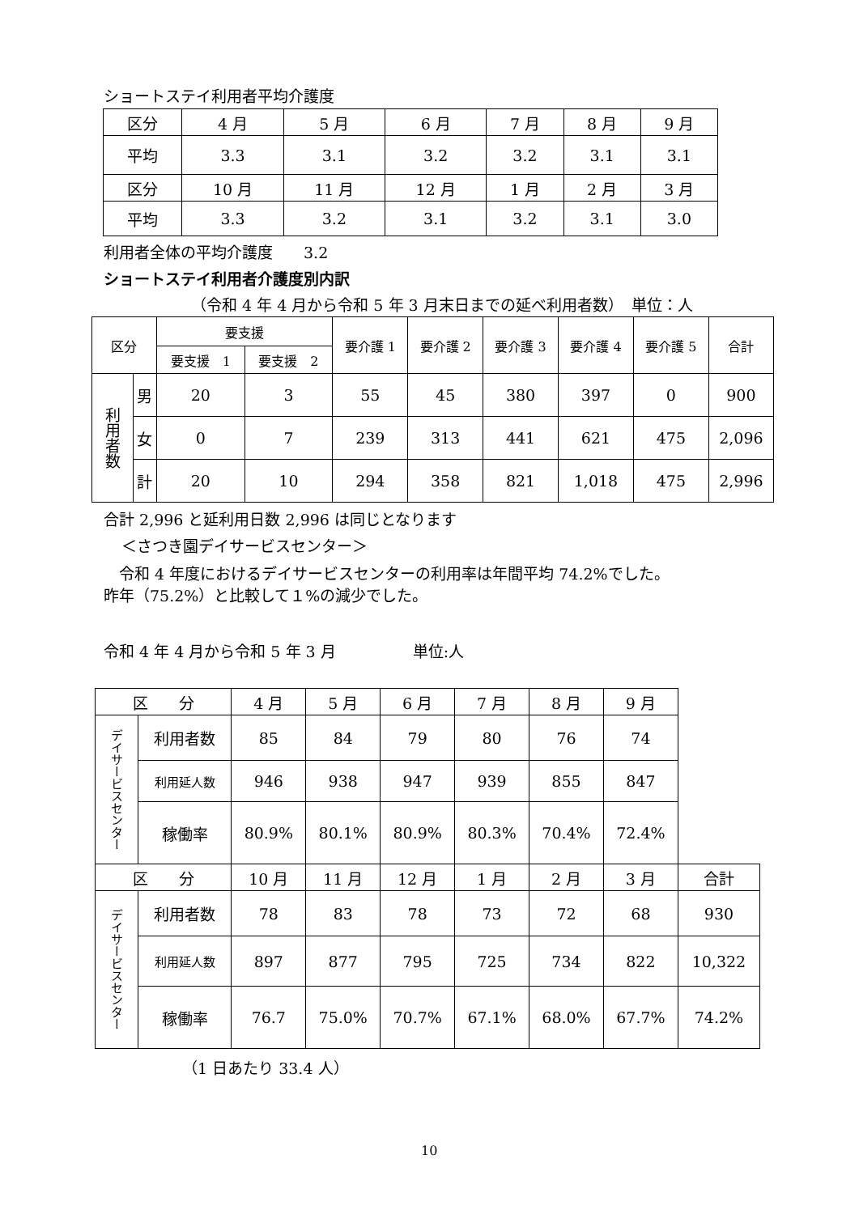ショートステイ利用者平均介護度
| 区分 | 4 月 | 5 月 | 6 月 | 7 月 | 8 月 | 9 月 |
| 平均 | 3.3 | 3.1 | 3.2 | 3.2 | 3.1 | 3.1 |
| 区分 | 10 月 | 11 月 | 12 月 | 1 月 | 2 月 | 3 月 |
| 平均 | 3.3 | 3.2 | 3.1 | 3.2 | 3.1 | 3.0 |
利用者全体の平均介護度　　3.2
ショートステイ利用者介護度別内訳
（令和 4 年 4 月から令和 5 年 3 月末日までの延べ利用者数）　単位：人
| 区分 | | 要支援 | | 要介護 1 | 要介護 2 | 要介護 3 | 要介護 4 | 要介護 5 | 合計 |
| | | 要支援 1 | 要支援 2 | | | | | | |
| 利用者数 | 男 | 20 | 3 | 55 | 45 | 380 | 397 | 0 | 900 |
| | 女 | 0 | 7 | 239 | 313 | 441 | 621 | 475 | 2,096 |
| | 計 | 20 | 10 | 294 | 358 | 821 | 1,018 | 475 | 2,996 |
合計 2,996 と延利用日数 2,996 は同じとなります
＜さつき園デイサービスセンター＞
　令和 4 年度におけるデイサービスセンターの利用率は年間平均 74.2%でした。
昨年（75.2%）と比較して１%の減少でした。
令和 4 年 4 月から令和 5 年 3 月　　　　　単位:人
| 区 分 | | 4 月 | 5 月 | 6 月 | 7 月 | 8 月 | 9 月 | |
| デイサービスセンター | 利用者数 | 85 | 84 | 79 | 80 | 76 | 74 | |
| | 利用延人数 | 946 | 938 | 947 | 939 | 855 | 847 | |
| | 稼働率 | 80.9% | 80.1% | 80.9% | 80.3% | 70.4% | 72.4% | |
| 区 分 | | 10 月 | 11 月 | 12 月 | 1 月 | 2 月 | 3 月 | 合計 |
| デイサービスセンター | 利用者数 | 78 | 83 | 78 | 73 | 72 | 68 | 930 |
| | 利用延人数 | 897 | 877 | 795 | 725 | 734 | 822 | 10,322 |
| | 稼働率 | 76.7 | 75.0% | 70.7% | 67.1% | 68.0% | 67.7% | 74.2% |
（1 日あたり 33.4 人）
10